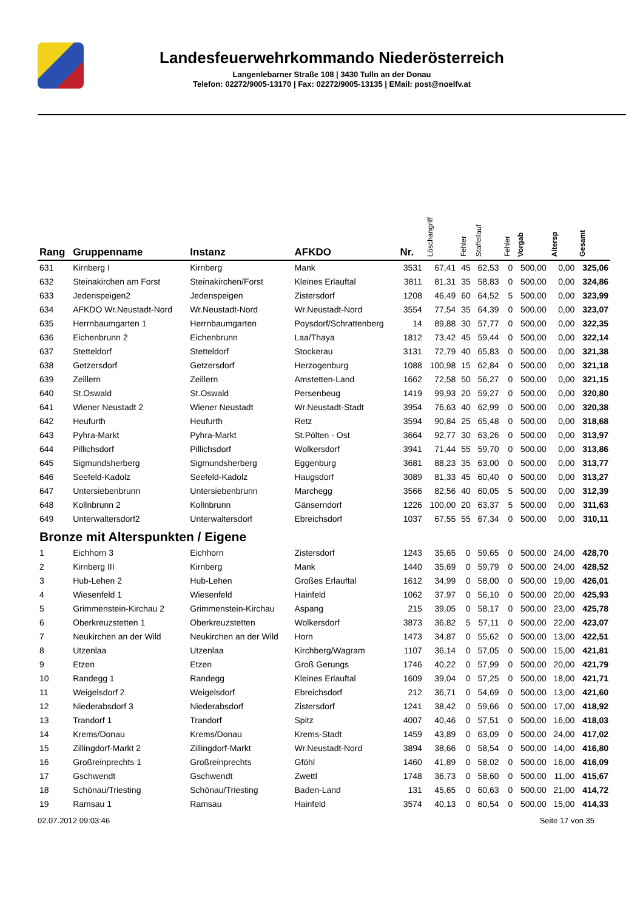Landesfeuerwehrkommando Niederösterreich
Langenlebarner Straße 108 | 3430 Tulln an der Donau
Telefon: 02272/9005-13170 | Fax: 02272/9005-13135 | EMail: post@noelfv.at
| Rang | Gruppenname | Instanz | AFKDO | Nr. | Löschangriff | Fehler | Staffellauf | Fehler | Vorgab | Altersp | Gesamt |
| --- | --- | --- | --- | --- | --- | --- | --- | --- | --- | --- | --- |
| 631 | Kirnberg I | Kirnberg | Mank | 3531 | 67,41 | 45 | 62,53 | 0 | 500,00 | 0,00 | 325,06 |
| 632 | Steinakirchen am Forst | Steinakirchen/Forst | Kleines Erlauftal | 3811 | 81,31 | 35 | 58,83 | 0 | 500,00 | 0,00 | 324,86 |
| 633 | Jedenspeigen2 | Jedenspeigen | Zistersdorf | 1208 | 46,49 | 60 | 64,52 | 5 | 500,00 | 0,00 | 323,99 |
| 634 | AFKDO Wr.Neustadt-Nord | Wr.Neustadt-Nord | Wr.Neustadt-Nord | 3554 | 77,54 | 35 | 64,39 | 0 | 500,00 | 0,00 | 323,07 |
| 635 | Herrnbaumgarten 1 | Herrnbaumgarten | Poysdorf/Schrattenberg | 14 | 89,88 | 30 | 57,77 | 0 | 500,00 | 0,00 | 322,35 |
| 636 | Eichenbrunn 2 | Eichenbrunn | Laa/Thaya | 1812 | 73,42 | 45 | 59,44 | 0 | 500,00 | 0,00 | 322,14 |
| 637 | Stetteldorf | Stetteldorf | Stockerau | 3131 | 72,79 | 40 | 65,83 | 0 | 500,00 | 0,00 | 321,38 |
| 638 | Getzersdorf | Getzersdorf | Herzogenburg | 1088 | 100,98 | 15 | 62,84 | 0 | 500,00 | 0,00 | 321,18 |
| 639 | Zeillern | Zeillern | Amstetten-Land | 1662 | 72,58 | 50 | 56,27 | 0 | 500,00 | 0,00 | 321,15 |
| 640 | St.Oswald | St.Oswald | Persenbeug | 1419 | 99,93 | 20 | 59,27 | 0 | 500,00 | 0,00 | 320,80 |
| 641 | Wiener Neustadt 2 | Wiener Neustadt | Wr.Neustadt-Stadt | 3954 | 76,63 | 40 | 62,99 | 0 | 500,00 | 0,00 | 320,38 |
| 642 | Heufurth | Heufurth | Retz | 3594 | 90,84 | 25 | 65,48 | 0 | 500,00 | 0,00 | 318,68 |
| 643 | Pyhra-Markt | Pyhra-Markt | St.Pölten - Ost | 3664 | 92,77 | 30 | 63,26 | 0 | 500,00 | 0,00 | 313,97 |
| 644 | Pillichsdorf | Pillichsdorf | Wolkersdorf | 3941 | 71,44 | 55 | 59,70 | 0 | 500,00 | 0,00 | 313,86 |
| 645 | Sigmundsherberg | Sigmundsherberg | Eggenburg | 3681 | 88,23 | 35 | 63,00 | 0 | 500,00 | 0,00 | 313,77 |
| 646 | Seefeld-Kadolz | Seefeld-Kadolz | Haugsdorf | 3089 | 81,33 | 45 | 60,40 | 0 | 500,00 | 0,00 | 313,27 |
| 647 | Untersiebenbrunn | Untersiebenbrunn | Marchegg | 3566 | 82,56 | 40 | 60,05 | 5 | 500,00 | 0,00 | 312,39 |
| 648 | Kollnbrunn 2 | Kollnbrunn | Gänserndorf | 1226 | 100,00 | 20 | 63,37 | 5 | 500,00 | 0,00 | 311,63 |
| 649 | Unterwaltersdorf2 | Unterwaltersdorf | Ebreichsdorf | 1037 | 67,55 | 55 | 67,34 | 0 | 500,00 | 0,00 | 310,11 |
| Bronze mit Alterspunkten / Eigene | | | | | | | | | | | |
| 1 | Eichhorn 3 | Eichhorn | Zistersdorf | 1243 | 35,65 | 0 | 59,65 | 0 | 500,00 | 24,00 | 428,70 |
| 2 | Kirnberg III | Kirnberg | Mank | 1440 | 35,69 | 0 | 59,79 | 0 | 500,00 | 24,00 | 428,52 |
| 3 | Hub-Lehen 2 | Hub-Lehen | Großes Erlauftal | 1612 | 34,99 | 0 | 58,00 | 0 | 500,00 | 19,00 | 426,01 |
| 4 | Wiesenfeld 1 | Wiesenfeld | Hainfeld | 1062 | 37,97 | 0 | 56,10 | 0 | 500,00 | 20,00 | 425,93 |
| 5 | Grimmenstein-Kirchau 2 | Grimmenstein-Kirchau | Aspang | 215 | 39,05 | 0 | 58,17 | 0 | 500,00 | 23,00 | 425,78 |
| 6 | Oberkreuzstetten 1 | Oberkreuzstetten | Wolkersdorf | 3873 | 36,82 | 5 | 57,11 | 0 | 500,00 | 22,00 | 423,07 |
| 7 | Neukirchen an der Wild | Neukirchen an der Wild | Horn | 1473 | 34,87 | 0 | 55,62 | 0 | 500,00 | 13,00 | 422,51 |
| 8 | Utzenlaa | Utzenlaa | Kirchberg/Wagram | 1107 | 36,14 | 0 | 57,05 | 0 | 500,00 | 15,00 | 421,81 |
| 9 | Etzen | Etzen | Groß Gerungs | 1746 | 40,22 | 0 | 57,99 | 0 | 500,00 | 20,00 | 421,79 |
| 10 | Randegg 1 | Randegg | Kleines Erlauftal | 1609 | 39,04 | 0 | 57,25 | 0 | 500,00 | 18,00 | 421,71 |
| 11 | Weigelsdorf 2 | Weigelsdorf | Ebreichsdorf | 212 | 36,71 | 0 | 54,69 | 0 | 500,00 | 13,00 | 421,60 |
| 12 | Niederabsdorf 3 | Niederabsdorf | Zistersdorf | 1241 | 38,42 | 0 | 59,66 | 0 | 500,00 | 17,00 | 418,92 |
| 13 | Trandorf 1 | Trandorf | Spitz | 4007 | 40,46 | 0 | 57,51 | 0 | 500,00 | 16,00 | 418,03 |
| 14 | Krems/Donau | Krems/Donau | Krems-Stadt | 1459 | 43,89 | 0 | 63,09 | 0 | 500,00 | 24,00 | 417,02 |
| 15 | Zillingdorf-Markt 2 | Zillingdorf-Markt | Wr.Neustadt-Nord | 3894 | 38,66 | 0 | 58,54 | 0 | 500,00 | 14,00 | 416,80 |
| 16 | Großreinprechts 1 | Großreinprechts | Gföhl | 1460 | 41,89 | 0 | 58,02 | 0 | 500,00 | 16,00 | 416,09 |
| 17 | Gschwendt | Gschwendt | Zwettl | 1748 | 36,73 | 0 | 58,60 | 0 | 500,00 | 11,00 | 415,67 |
| 18 | Schönau/Triesting | Schönau/Triesting | Baden-Land | 131 | 45,65 | 0 | 60,63 | 0 | 500,00 | 21,00 | 414,72 |
| 19 | Ramsau 1 | Ramsau | Hainfeld | 3574 | 40,13 | 0 | 60,54 | 0 | 500,00 | 15,00 | 414,33 |
02.07.2012 09:03:46 Seite 17 von 35